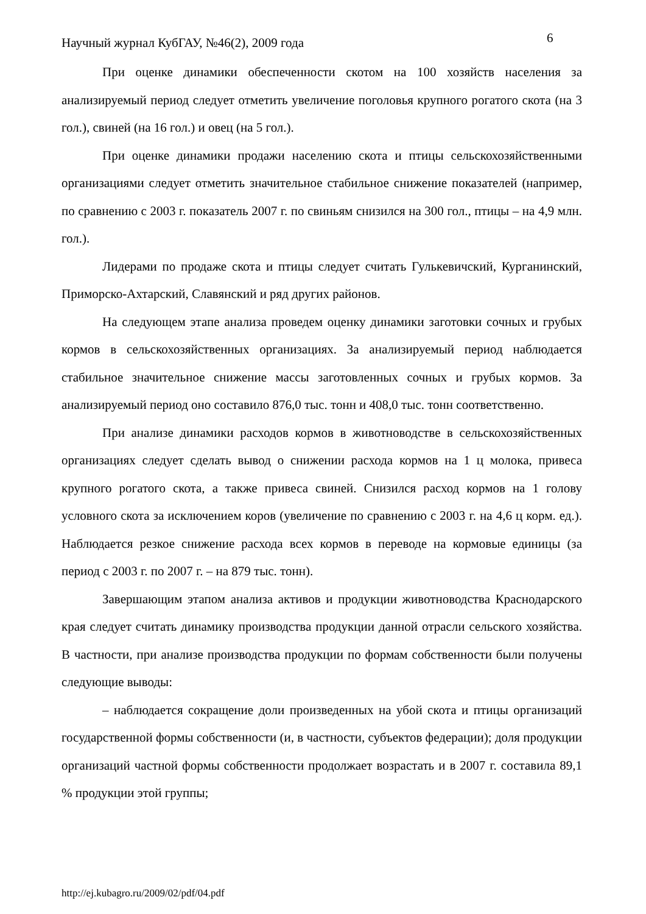Научный журнал КубГАУ, №46(2), 2009 года
6
При оценке динамики обеспеченности скотом на 100 хозяйств населения за анализируемый период следует отметить увеличение поголовья крупного рогатого скота (на 3 гол.), свиней (на 16 гол.) и овец (на 5 гол.).
При оценке динамики продажи населению скота и птицы сельскохозяйственными организациями следует отметить значительное стабильное снижение показателей (например, по сравнению с 2003 г. показатель 2007 г. по свиньям снизился на 300 гол., птицы – на 4,9 млн. гол.).
Лидерами по продаже скота и птицы следует считать Гулькевичский, Курганинский, Приморско-Ахтарский, Славянский и ряд других районов.
На следующем этапе анализа проведем оценку динамики заготовки сочных и грубых кормов в сельскохозяйственных организациях. За анализируемый период наблюдается стабильное значительное снижение массы заготовленных сочных и грубых кормов. За анализируемый период оно составило 876,0 тыс. тонн и 408,0 тыс. тонн соответственно.
При анализе динамики расходов кормов в животноводстве в сельскохозяйственных организациях следует сделать вывод о снижении расхода кормов на 1 ц молока, привеса крупного рогатого скота, а также привеса свиней. Снизился расход кормов на 1 голову условного скота за исключением коров (увеличение по сравнению с 2003 г. на 4,6 ц корм. ед.). Наблюдается резкое снижение расхода всех кормов в переводе на кормовые единицы (за период с 2003 г. по 2007 г. – на 879 тыс. тонн).
Завершающим этапом анализа активов и продукции животноводства Краснодарского края следует считать динамику производства продукции данной отрасли сельского хозяйства. В частности, при анализе производства продукции по формам собственности были получены следующие выводы:
– наблюдается сокращение доли произведенных на убой скота и птицы организаций государственной формы собственности (и, в частности, субъектов федерации); доля продукции организаций частной формы собственности продолжает возрастать и в 2007 г. составила 89,1 % продукции этой группы;
http://ej.kubagro.ru/2009/02/pdf/04.pdf